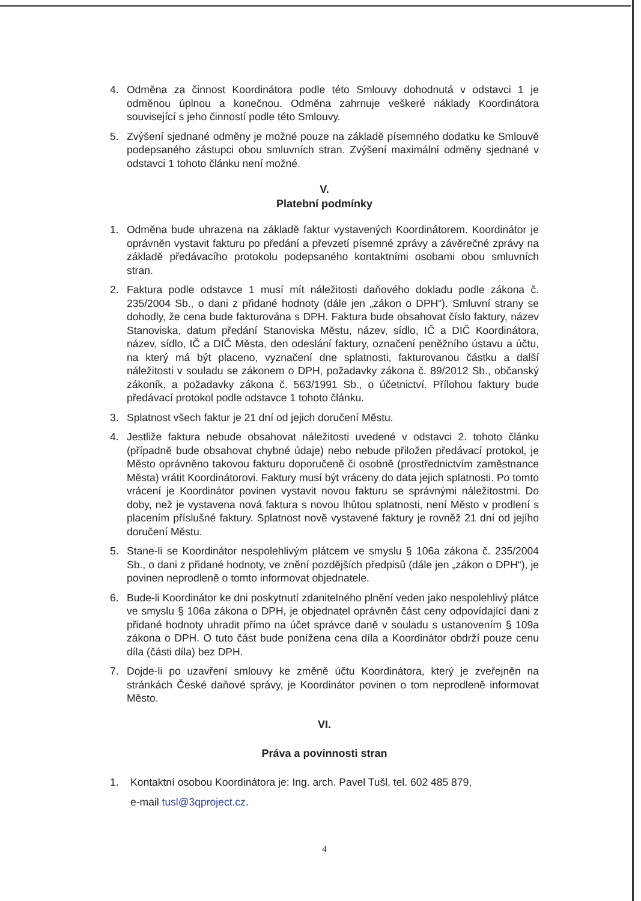4. Odměna za činnost Koordinátora podle této Smlouvy dohodnutá v odstavci 1 je odměnou úplnou a konečnou. Odměna zahrnuje veškeré náklady Koordinátora související s jeho činností podle této Smlouvy.
5. Zvýšení sjednané odměny je možné pouze na základě písemného dodatku ke Smlouvě podepsaného zástupci obou smluvních stran. Zvýšení maximální odměny sjednané v odstavci 1 tohoto článku není možné.
V.
Platební podmínky
1. Odměna bude uhrazena na základě faktur vystavených Koordinátorem. Koordinátor je oprávněn vystavit fakturu po předání a převzetí písemné zprávy a závěrečné zprávy na základě předávacího protokolu podepsaného kontaktními osobami obou smluvních stran.
2. Faktura podle odstavce 1 musí mít náležitosti daňového dokladu podle zákona č. 235/2004 Sb., o dani z přidané hodnoty (dále jen „zákon o DPH“). Smluvní strany se dohodly, že cena bude fakturována s DPH. Faktura bude obsahovat číslo faktury, název Stanoviska, datum předání Stanoviska Městu, název, sídlo, IČ a DIČ Koordinátora, název, sídlo, IČ a DIČ Města, den odeslání faktury, označení peněžního ústavu a účtu, na který má být placeno, vyznačení dne splatnosti, fakturovanou částku a další náležitosti v souladu se zákonem o DPH, požadavky zákona č. 89/2012 Sb., občanský zákoník, a požadavky zákona č. 563/1991 Sb., o účetnictví. Přílohou faktury bude předávací protokol podle odstavce 1 tohoto článku.
3. Splatnost všech faktur je 21 dní od jejich doručení Městu.
4. Jestliže faktura nebude obsahovat náležitosti uvedené v odstavci 2. tohoto článku (případně bude obsahovat chybné údaje) nebo nebude přiložen předávací protokol, je Město oprávněno takovou fakturu doporučeně či osobně (prostřednictvím zaměstnance Města) vrátit Koordinátorovi. Faktury musí být vráceny do data jejich splatnosti. Po tomto vrácení je Koordinátor povinen vystavit novou fakturu se správnými náležitostmi. Do doby, než je vystavena nová faktura s novou lhůtou splatnosti, není Město v prodlení s placením příslušné faktury. Splatnost nově vystavené faktury je rovněž 21 dní od jejího doručení Městu.
5. Stane-li se Koordinátor nespolehlivým plátcem ve smyslu § 106a zákona č. 235/2004 Sb., o dani z přidané hodnoty, ve znění pozdějších předpisů (dále jen „zákon o DPH“), je povinen neprodleně o tomto informovat objednatele.
6. Bude-li Koordinátor ke dni poskytnutí zdanitelného plnění veden jako nespolehlivý plátce ve smyslu § 106a zákona o DPH, je objednatel oprávněn část ceny odpovídající dani z přidané hodnoty uhradit přímo na účet správce daně v souladu s ustanovením § 109a zákona o DPH. O tuto část bude ponížena cena díla a Koordinátor obdrží pouze cenu díla (části díla) bez DPH.
7. Dojde-li po uzavření smlouvy ke změně účtu Koordinátora, který je zveřejněn na stránkách České daňové správy, je Koordinátor povinen o tom neprodleně informovat Město.
VI.
Práva a povinnosti stran
1. Kontaktní osobou Koordinátora je: Ing. arch. Pavel Tušl, tel. 602 485 879,
e-mail tusl@3qproject.cz.
4